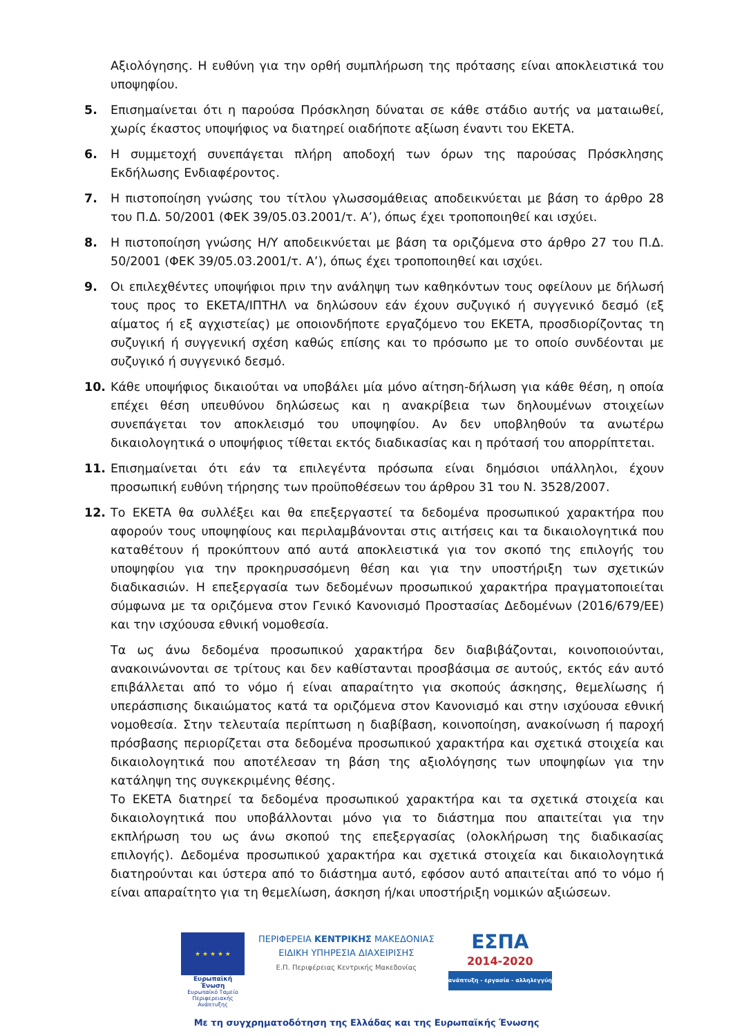Αξιολόγησης. Η ευθύνη για την ορθή συμπλήρωση της πρότασης είναι αποκλειστικά του υποψηφίου.
5. Επισημαίνεται ότι η παρούσα Πρόσκληση δύναται σε κάθε στάδιο αυτής να ματαιωθεί, χωρίς έκαστος υποψήφιος να διατηρεί οιαδήποτε αξίωση έναντι του ΕΚΕΤΑ.
6. Η συμμετοχή συνεπάγεται πλήρη αποδοχή των όρων της παρούσας Πρόσκλησης Εκδήλωσης Ενδιαφέροντος.
7. Η πιστοποίηση γνώσης του τίτλου γλωσσομάθειας αποδεικνύεται με βάση το άρθρο 28 του Π.Δ. 50/2001 (ΦΕΚ 39/05.03.2001/τ. Α’), όπως έχει τροποποιηθεί και ισχύει.
8. Η πιστοποίηση γνώσης Η/Υ αποδεικνύεται με βάση τα οριζόμενα στο άρθρο 27 του Π.Δ. 50/2001 (ΦΕΚ 39/05.03.2001/τ. Α’), όπως έχει τροποποιηθεί και ισχύει.
9. Οι επιλεχθέντες υποψήφιοι πριν την ανάληψη των καθηκόντων τους οφείλουν με δήλωσή τους προς το ΕΚΕΤΑ/ΙΠΤΗΛ να δηλώσουν εάν έχουν συζυγικό ή συγγενικό δεσμό (εξ αίματος ή εξ αγχιστείας) με οποιονδήποτε εργαζόμενο του ΕΚΕΤΑ, προσδιορίζοντας τη συζυγική ή συγγενική σχέση καθώς επίσης και το πρόσωπο με το οποίο συνδέονται με συζυγικό ή συγγενικό δεσμό.
10. Κάθε υποψήφιος δικαιούται να υποβάλει μία μόνο αίτηση-δήλωση για κάθε θέση, η οποία επέχει θέση υπευθύνου δηλώσεως και η ανακρίβεια των δηλουμένων στοιχείων συνεπάγεται τον αποκλεισμό του υποψηφίου. Αν δεν υποβληθούν τα ανωτέρω δικαιολογητικά ο υποψήφιος τίθεται εκτός διαδικασίας και η πρότασή του απορρίπτεται.
11. Επισημαίνεται ότι εάν τα επιλεγέντα πρόσωπα είναι δημόσιοι υπάλληλοι, έχουν προσωπική ευθύνη τήρησης των προϋποθέσεων του άρθρου 31 του Ν. 3528/2007.
12. Το ΕΚΕΤΑ θα συλλέξει και θα επεξεργαστεί τα δεδομένα προσωπικού χαρακτήρα που αφορούν τους υποψηφίους και περιλαμβάνονται στις αιτήσεις και τα δικαιολογητικά που καταθέτουν ή προκύπτουν από αυτά αποκλειστικά για τον σκοπό της επιλογής του υποψηφίου για την προκηρυσσόμενη θέση και για την υποστήριξη των σχετικών διαδικασιών. Η επεξεργασία των δεδομένων προσωπικού χαρακτήρα πραγματοποιείται σύμφωνα με τα οριζόμενα στον Γενικό Κανονισμό Προστασίας Δεδομένων (2016/679/ΕΕ) και την ισχύουσα εθνική νομοθεσία.
Τα ως άνω δεδομένα προσωπικού χαρακτήρα δεν διαβιβάζονται, κοινοποιούνται, ανακοινώνονται σε τρίτους και δεν καθίστανται προσβάσιμα σε αυτούς, εκτός εάν αυτό επιβάλλεται από το νόμο ή είναι απαραίτητο για σκοπούς άσκησης, θεμελίωσης ή υπεράσπισης δικαιώματος κατά τα οριζόμενα στον Κανονισμό και στην ισχύουσα εθνική νομοθεσία. Στην τελευταία περίπτωση η διαβίβαση, κοινοποίηση, ανακοίνωση ή παροχή πρόσβασης περιορίζεται στα δεδομένα προσωπικού χαρακτήρα και σχετικά στοιχεία και δικαιολογητικά που αποτέλεσαν τη βάση της αξιολόγησης των υποψηφίων για την κατάληψη της συγκεκριμένης θέσης.
Το ΕΚΕΤΑ διατηρεί τα δεδομένα προσωπικού χαρακτήρα και τα σχετικά στοιχεία και δικαιολογητικά που υποβάλλονται μόνο για το διάστημα που απαιτείται για την εκπλήρωση του ως άνω σκοπού της επεξεργασίας (ολοκλήρωση της διαδικασίας επιλογής). Δεδομένα προσωπικού χαρακτήρα και σχετικά στοιχεία και δικαιολογητικά διατηρούνται και ύστερα από το διάστημα αυτό, εφόσον αυτό απαιτείται από το νόμο ή είναι απαραίτητο για τη θεμελίωση, άσκηση ή/και υποστήριξη νομικών αξιώσεων.
★ ★ ★ ★ ★
Ευρωπαϊκή Ένωση
Ευρωπαϊκό Ταμείο
Περιφερειακής Ανάπτυξης
ΠΕΡΙΦΕΡΕΙΑ ΚΕΝΤΡΙΚΗΣ ΜΑΚΕΔΟΝΙΑΣ
ΕΙΔΙΚΗ ΥΠΗΡΕΣΙΑ ΔΙΑΧΕΙΡΙΣΗΣ
Ε.Π. Περιφέρειας Κεντρικής Μακεδονίας
ΕΣΠΑ
2014-2020
ανάπτυξη - εργασία - αλληλεγγύη
Με τη συγχρηματοδότηση της Ελλάδας και της Ευρωπαϊκής Ένωσης